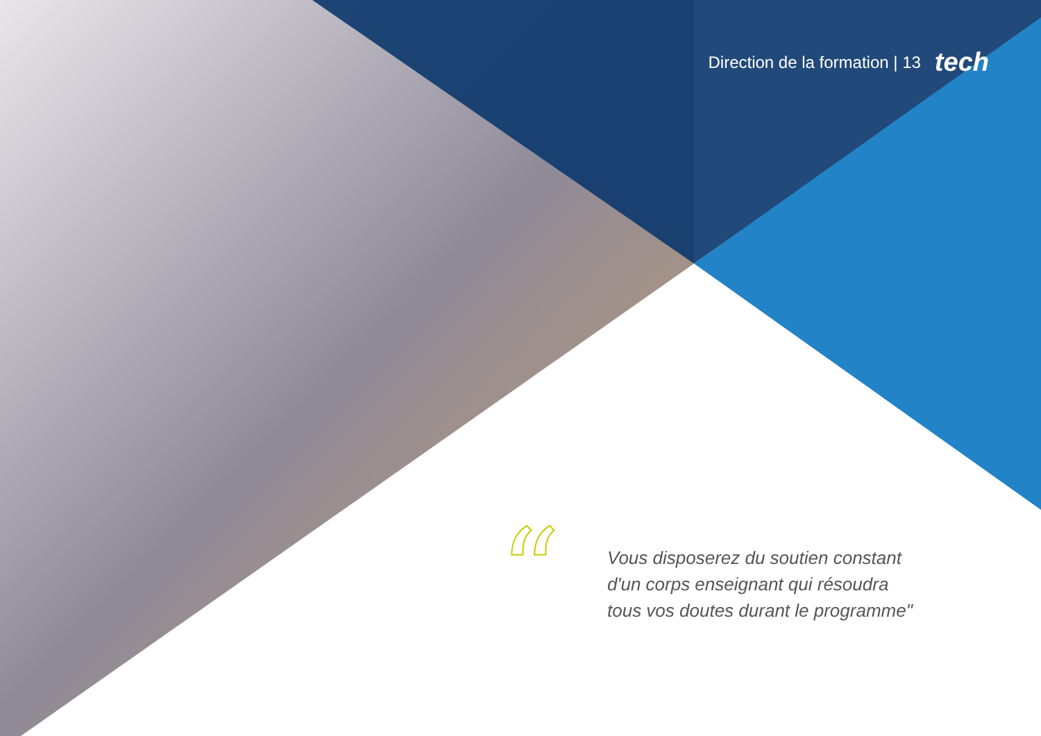Direction de la formation | 13 tech
“
Vous disposerez du soutien constant d'un corps enseignant qui résoudra tous vos doutes durant le programme"